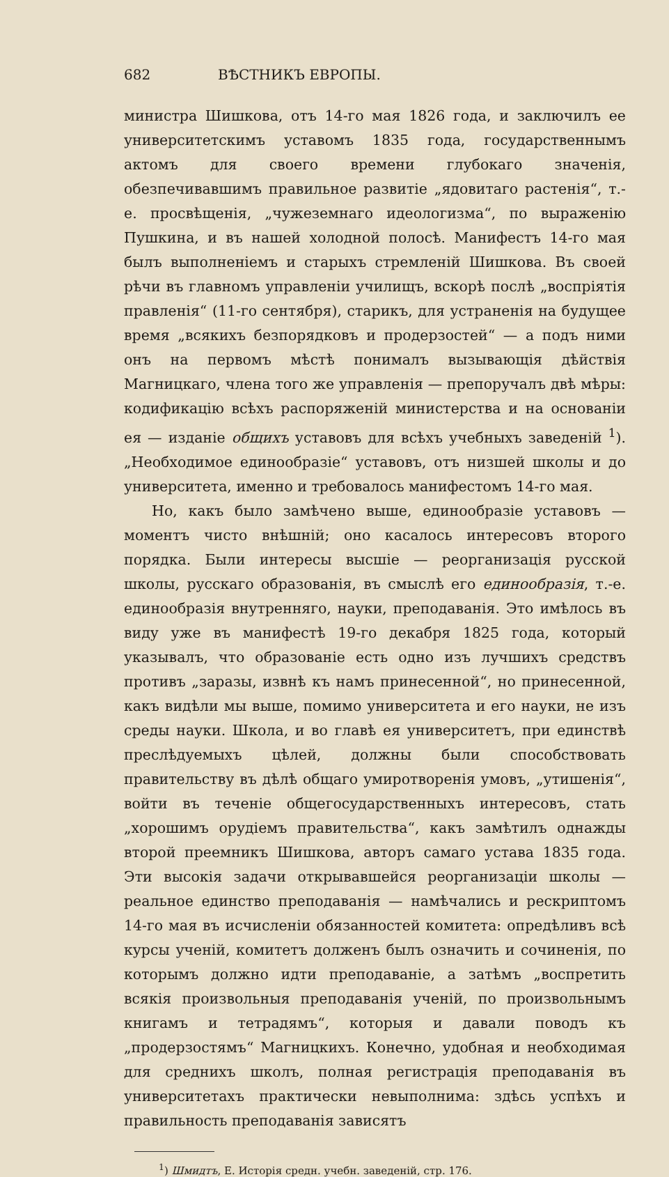682 ВѢСТНИКЪ ЕВРОПЫ.
министра Шишкова, отъ 14-го мая 1826 года, и заключилъ ее университетскимъ уставомъ 1835 года, государственнымъ актомъ для своего времени глубокаго значенія, обезпечивавшимъ правильное развитіе „ядовитаго растенія“, т.-е. просвѣщенія, „чужеземнаго идеологизма“, по выраженію Пушкина, и въ нашей холодной полосѣ. Манифестъ 14-го мая былъ выполненіемъ и старыхъ стремленій Шишкова. Въ своей рѣчи въ главномъ управленіи училищъ, вскорѣ послѣ „воспріятія правленія“ (11-го сентября), старикъ, для устраненія на будущее время „всякихъ безпорядковъ и продерзостей“ — а подъ ними онъ на первомъ мѣстѣ понималъ вызывающія дѣйствія Магницкаго, члена того же управленія — препоручалъ двѣ мѣры: кодификацію всѣхъ распоряженій министерства и на основаніи ея — изданіе общихъ уставовъ для всѣхъ учебныхъ заведеній <sup>1</sup>). „Необходимое единообразіе“ уставовъ, отъ низшей школы и до университета, именно и требовалось манифестомъ 14-го мая.
Но, какъ было замѣчено выше, единообразіе уставовъ — моментъ чисто внѣшній; оно касалось интересовъ второго порядка. Были интересы высшіе — реорганизація русской школы, русскаго образованія, въ смыслѣ его единообразія, т.-е. единообразія внутренняго, науки, преподаванія. Это имѣлось въ виду уже въ манифестѣ 19-го декабря 1825 года, который указывалъ, что образованіе есть одно изъ лучшихъ средствъ противъ „заразы, извнѣ къ намъ принесенной“, но принесенной, какъ видѣли мы выше, помимо университета и его науки, не изъ среды науки. Школа, и во главѣ ея университетъ, при единствѣ преслѣдуемыхъ цѣлей, должны были способствовать правительству въ дѣлѣ общаго умиротворенія умовъ, „утишенія“, войти въ теченіе общегосударственныхъ интересовъ, стать „хорошимъ орудіемъ правительства“, какъ замѣтилъ однажды второй преемникъ Шишкова, авторъ самаго устава 1835 года. Эти высокія задачи открывавшейся реорганизаціи школы — реальное единство преподаванія — намѣчались и рескриптомъ 14-го мая въ исчисленіи обязанностей комитета: опредѣливъ всѣ курсы ученій, комитетъ долженъ былъ означить и сочиненія, по которымъ должно идти преподаваніе, а затѣмъ „воспретить всякія произвольныя преподаванія ученій, по произвольнымъ книгамъ и тетрадямъ“, которыя и давали поводъ къ „продерзостямъ“ Магницкихъ. Конечно, удобная и необходимая для среднихъ школъ, полная регистрація преподаванія въ университетахъ практически невыполнима: здѣсь успѣхъ и правильность преподаванія зависятъ
<sup>1</sup>) Шмидтъ, Е. Исторія средн. учебн. заведеній, стр. 176.